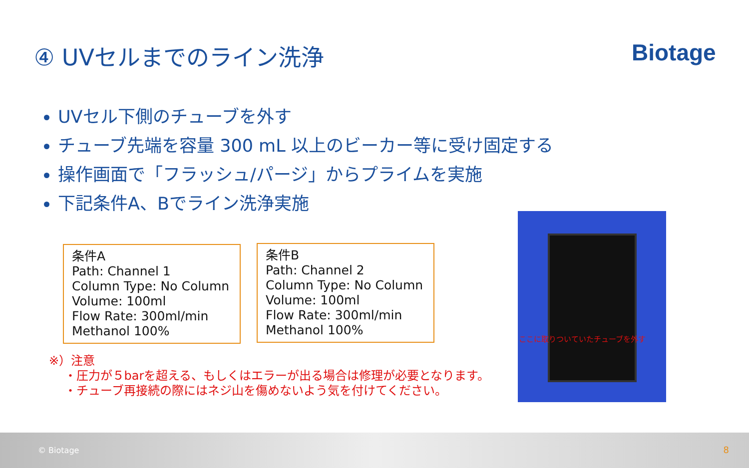④ UVセルまでのライン洗浄 Biotage
UVセル下側のチューブを外す
チューブ先端を容量 300 mL 以上のビーカー等に受け固定する
操作画面で「フラッシュ/パージ」からプライムを実施
下記条件A、Bでライン洗浄実施
条件A
Path: Channel 1
Column Type: No Column
Volume: 100ml
Flow Rate: 300ml/min
Methanol 100%
条件B
Path: Channel 2
Column Type: No Column
Volume: 100ml
Flow Rate: 300ml/min
Methanol 100%
※）注意
・圧力が５barを超える、もしくはエラーが出る場合は修理が必要となります。
・チューブ再接続の際にはネジ山を傷めないよう気を付けてください。
ここに取りついていたチューブを外す
© Biotage 8